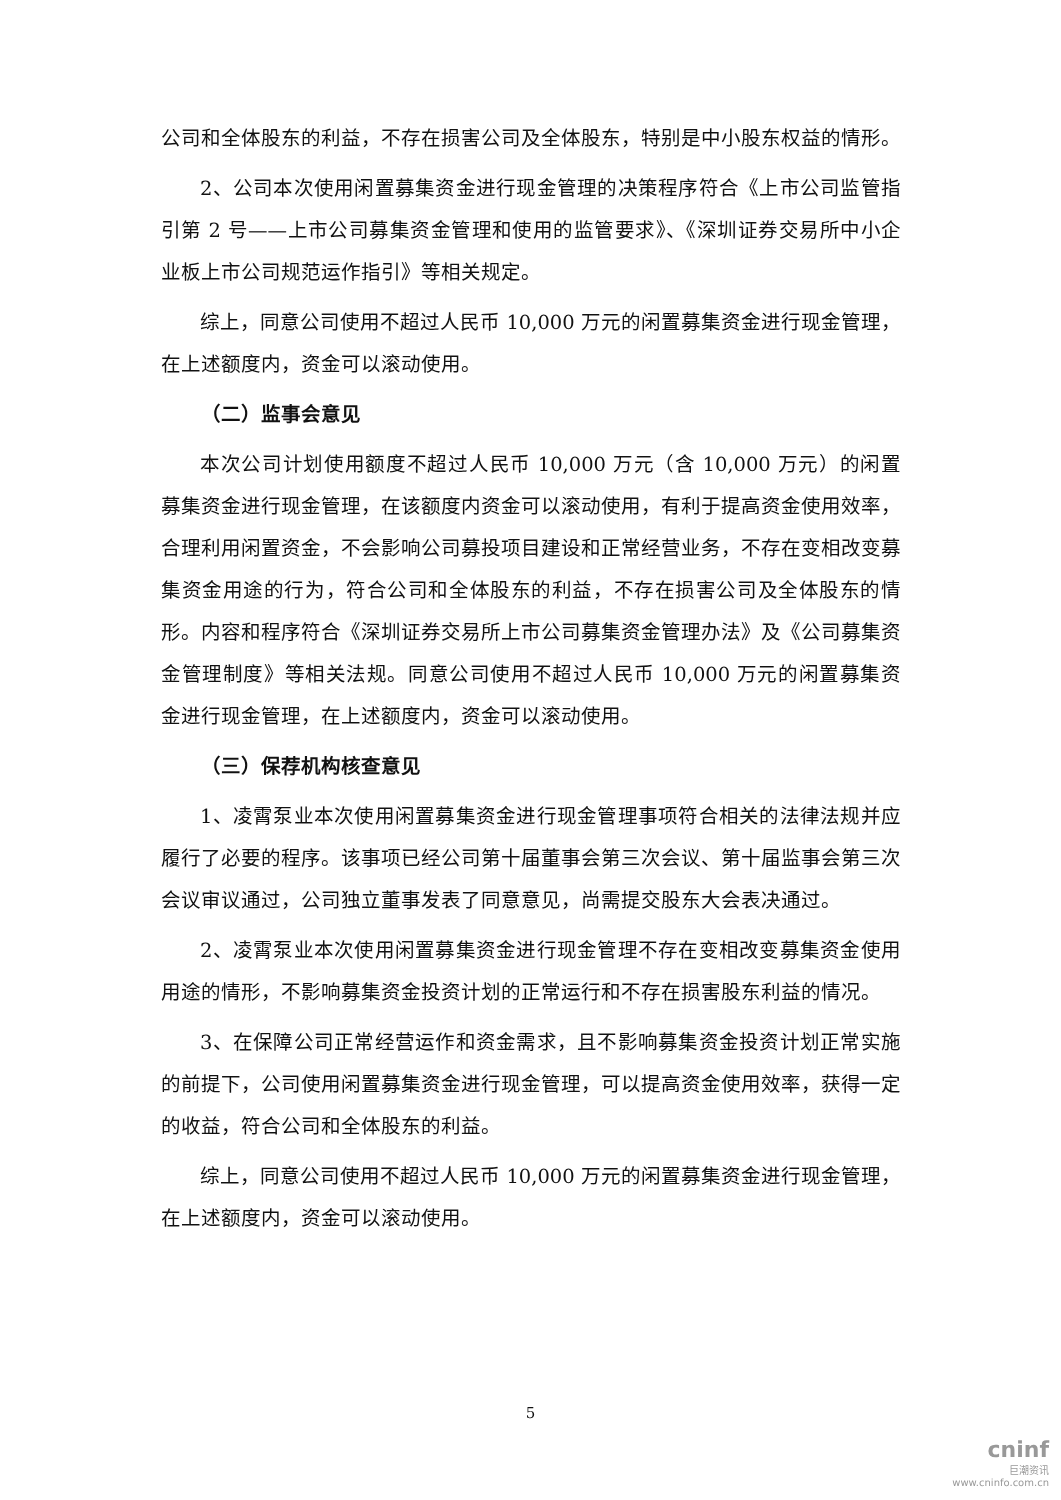公司和全体股东的利益，不存在损害公司及全体股东，特别是中小股东权益的情形。
2、公司本次使用闲置募集资金进行现金管理的决策程序符合《上市公司监管指引第 2 号——上市公司募集资金管理和使用的监管要求》、《深圳证券交易所中小企业板上市公司规范运作指引》等相关规定。
综上，同意公司使用不超过人民币 10,000 万元的闲置募集资金进行现金管理，在上述额度内，资金可以滚动使用。
（二）监事会意见
本次公司计划使用额度不超过人民币 10,000 万元（含 10,000 万元）的闲置募集资金进行现金管理，在该额度内资金可以滚动使用，有利于提高资金使用效率，合理利用闲置资金，不会影响公司募投项目建设和正常经营业务，不存在变相改变募集资金用途的行为，符合公司和全体股东的利益，不存在损害公司及全体股东的情形。内容和程序符合《深圳证券交易所上市公司募集资金管理办法》及《公司募集资金管理制度》等相关法规。同意公司使用不超过人民币 10,000 万元的闲置募集资金进行现金管理，在上述额度内，资金可以滚动使用。
（三）保荐机构核查意见
1、凌霄泵业本次使用闲置募集资金进行现金管理事项符合相关的法律法规并应履行了必要的程序。该事项已经公司第十届董事会第三次会议、第十届监事会第三次会议审议通过，公司独立董事发表了同意意见，尚需提交股东大会表决通过。
2、凌霄泵业本次使用闲置募集资金进行现金管理不存在变相改变募集资金使用用途的情形，不影响募集资金投资计划的正常运行和不存在损害股东利益的情况。
3、在保障公司正常经营运作和资金需求，且不影响募集资金投资计划正常实施的前提下，公司使用闲置募集资金进行现金管理，可以提高资金使用效率，获得一定的收益，符合公司和全体股东的利益。
综上，同意公司使用不超过人民币 10,000 万元的闲置募集资金进行现金管理，在上述额度内，资金可以滚动使用。
5
cninf
巨潮资讯
www.cninfo.com.cn